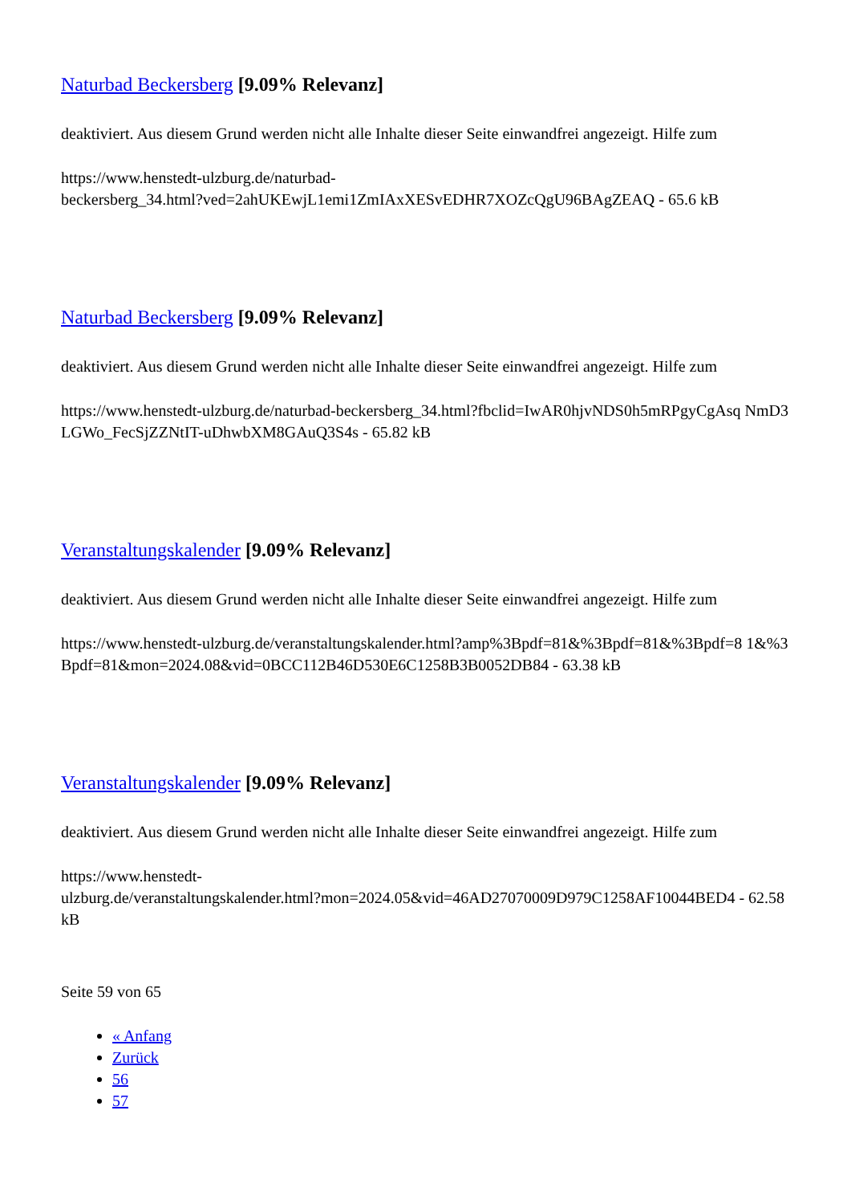Naturbad Beckersberg [9.09% Relevanz]
deaktiviert. Aus diesem Grund werden nicht alle Inhalte dieser Seite einwandfrei angezeigt. Hilfe zum
https://www.henstedt-ulzburg.de/naturbad-
beckersberg_34.html?ved=2ahUKEwjL1emi1ZmIAxXESvEDHR7XOZcQgU96BAgZEAQ - 65.6 kB
Naturbad Beckersberg [9.09% Relevanz]
deaktiviert. Aus diesem Grund werden nicht alle Inhalte dieser Seite einwandfrei angezeigt. Hilfe zum
https://www.henstedt-ulzburg.de/naturbad-beckersberg_34.html?fbclid=IwAR0hjvNDS0h5mRPgyCgAsq NmD3LGWo_FecSjZZNtIT-uDhwbXM8GAuQ3S4s - 65.82 kB
Veranstaltungskalender [9.09% Relevanz]
deaktiviert. Aus diesem Grund werden nicht alle Inhalte dieser Seite einwandfrei angezeigt. Hilfe zum
https://www.henstedt-ulzburg.de/veranstaltungskalender.html?amp%3Bpdf=81&%3Bpdf=81&%3Bpdf=8 1&%3Bpdf=81&mon=2024.08&vid=0BCC112B46D530E6C1258B3B0052DB84 - 63.38 kB
Veranstaltungskalender [9.09% Relevanz]
deaktiviert. Aus diesem Grund werden nicht alle Inhalte dieser Seite einwandfrei angezeigt. Hilfe zum
https://www.henstedt-
ulzburg.de/veranstaltungskalender.html?mon=2024.05&vid=46AD27070009D979C1258AF10044BED4 - 62.58 kB
Seite 59 von 65
« Anfang
Zurück
56
57